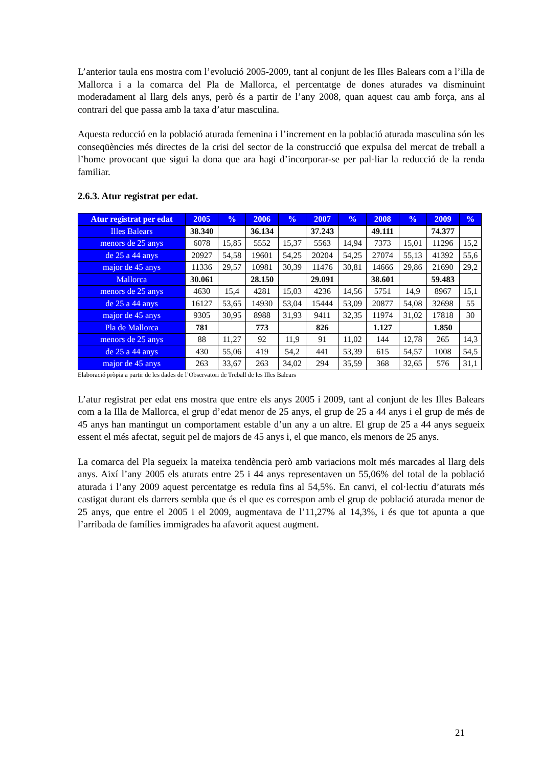L’anterior taula ens mostra com l’evolució 2005-2009, tant al conjunt de les Illes Balears com a l’illa de Mallorca i a la comarca del Pla de Mallorca, el percentatge de dones aturades va disminuint moderadament al llarg dels anys, però és a partir de l’any 2008, quan aquest cau amb força, ans al contrari del que passa amb la taxa d’atur masculina.
Aquesta reducció en la població aturada femenina i l’increment en la població aturada masculina són les conseqüències més directes de la crisi del sector de la construcció que expulsa del mercat de treball a l’home provocant que sigui la dona que ara hagi d’incorporar-se per pal·liar la reducció de la renda familiar.
2.6.3. Atur registrat per edat.
| Atur registrat per edat | 2005 | % | 2006 | % | 2007 | % | 2008 | % | 2009 | % |
| --- | --- | --- | --- | --- | --- | --- | --- | --- | --- | --- |
| Illes Balears | 38.340 | | 36.134 | | 37.243 | | 49.111 | | 74.377 | |
| menors de 25 anys | 6078 | 15,85 | 5552 | 15,37 | 5563 | 14,94 | 7373 | 15,01 | 11296 | 15,2 |
| de 25 a 44 anys | 20927 | 54,58 | 19601 | 54,25 | 20204 | 54,25 | 27074 | 55,13 | 41392 | 55,6 |
| major de 45 anys | 11336 | 29,57 | 10981 | 30,39 | 11476 | 30,81 | 14666 | 29,86 | 21690 | 29,2 |
| Mallorca | 30.061 | | 28.150 | | 29.091 | | 38.601 | | 59.483 | |
| menors de 25 anys | 4630 | 15,4 | 4281 | 15,03 | 4236 | 14,56 | 5751 | 14,9 | 8967 | 15,1 |
| de 25 a 44 anys | 16127 | 53,65 | 14930 | 53,04 | 15444 | 53,09 | 20877 | 54,08 | 32698 | 55 |
| major de 45 anys | 9305 | 30,95 | 8988 | 31,93 | 9411 | 32,35 | 11974 | 31,02 | 17818 | 30 |
| Pla de Mallorca | 781 | | 773 | | 826 | | 1.127 | | 1.850 | |
| menors de 25 anys | 88 | 11,27 | 92 | 11,9 | 91 | 11,02 | 144 | 12,78 | 265 | 14,3 |
| de 25 a 44 anys | 430 | 55,06 | 419 | 54,2 | 441 | 53,39 | 615 | 54,57 | 1008 | 54,5 |
| major de 45 anys | 263 | 33,67 | 263 | 34,02 | 294 | 35,59 | 368 | 32,65 | 576 | 31,1 |
Elaboració pròpia a partir de les dades de l’Observatori de Treball de les Illes Balears
L’atur registrat per edat ens mostra que entre els anys 2005 i 2009, tant al conjunt de les Illes Balears com a la Illa de Mallorca, el grup d’edat menor de 25 anys, el grup de 25 a 44 anys i el grup de més de 45 anys han mantingut un comportament estable d’un any a un altre. El grup de 25 a 44 anys segueix essent el més afectat, seguit pel de majors de 45 anys i, el que manco, els menors de 25 anys.
La comarca del Pla segueix la mateixa tendència però amb variacions molt més marcades al llarg dels anys. Així l’any 2005 els aturats entre 25 i 44 anys representaven un 55,06% del total de la població aturada i l’any 2009 aquest percentatge es reduïa fins al 54,5%. En canvi, el col·lectiu d’aturats més castigat durant els darrers sembla que és el que es correspon amb el grup de població aturada menor de 25 anys, que entre el 2005 i el 2009, augmentava de l’11,27% al 14,3%, i és que tot apunta a que l’arribada de famílies immigrades ha afavorit aquest augment.
21